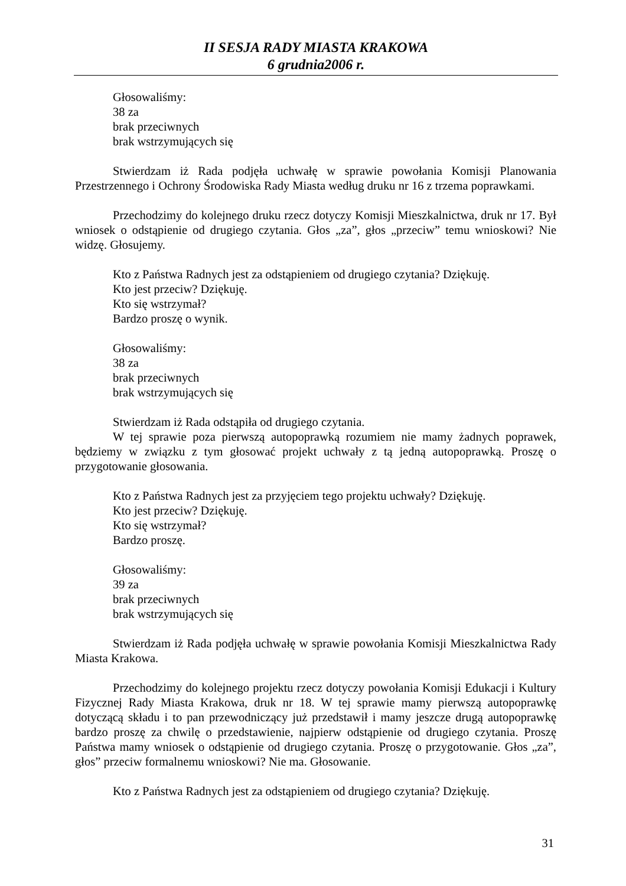II SESJA RADY MIASTA KRAKOWA
6 grudnia2006 r.
Głosowaliśmy:
38 za
brak przeciwnych
brak wstrzymujących się
Stwierdzam iż Rada podjęła uchwałę w sprawie powołania Komisji Planowania Przestrzennego i Ochrony Środowiska Rady Miasta według druku nr 16 z trzema poprawkami.
Przechodzimy do kolejnego druku rzecz dotyczy Komisji Mieszkalnictwa, druk nr 17. Był wniosek o odstąpienie od drugiego czytania. Głos „za”, głos „przeciw” temu wnioskowi? Nie widzę. Głosujemy.
Kto z Państwa Radnych jest za odstąpieniem od drugiego czytania? Dziękuję.
Kto jest przeciw? Dziękuję.
Kto się wstrzymał?
Bardzo proszę o wynik.
Głosowaliśmy:
38 za
brak przeciwnych
brak wstrzymujących się
Stwierdzam iż Rada odstąpiła od drugiego czytania.
W tej sprawie poza pierwszą autopoprawką rozumiem nie mamy żadnych poprawek, będziemy w związku z tym głosować projekt uchwały z tą jedną autopoprawką. Proszę o przygotowanie głosowania.
Kto z Państwa Radnych jest za przyjęciem tego projektu uchwały? Dziękuję.
Kto jest przeciw? Dziękuję.
Kto się wstrzymał?
Bardzo proszę.
Głosowaliśmy:
39 za
brak przeciwnych
brak wstrzymujących się
Stwierdzam iż Rada podjęła uchwałę w sprawie powołania Komisji Mieszkalnictwa Rady Miasta Krakowa.
Przechodzimy do kolejnego projektu rzecz dotyczy powołania Komisji Edukacji i Kultury Fizycznej Rady Miasta Krakowa, druk nr 18. W tej sprawie mamy pierwszą autopoprawkę dotyczącą składu i to pan przewodniczący już przedstawił i mamy jeszcze drugą autopoprawkę bardzo proszę za chwilę o przedstawienie, najpierw odstąpienie od drugiego czytania. Proszę Państwa mamy wniosek o odstąpienie od drugiego czytania. Proszę o przygotowanie. Głos „za”, głos” przeciw formalnemu wnioskowi? Nie ma. Głosowanie.
Kto z Państwa Radnych jest za odstąpieniem od drugiego czytania? Dziękuję.
31